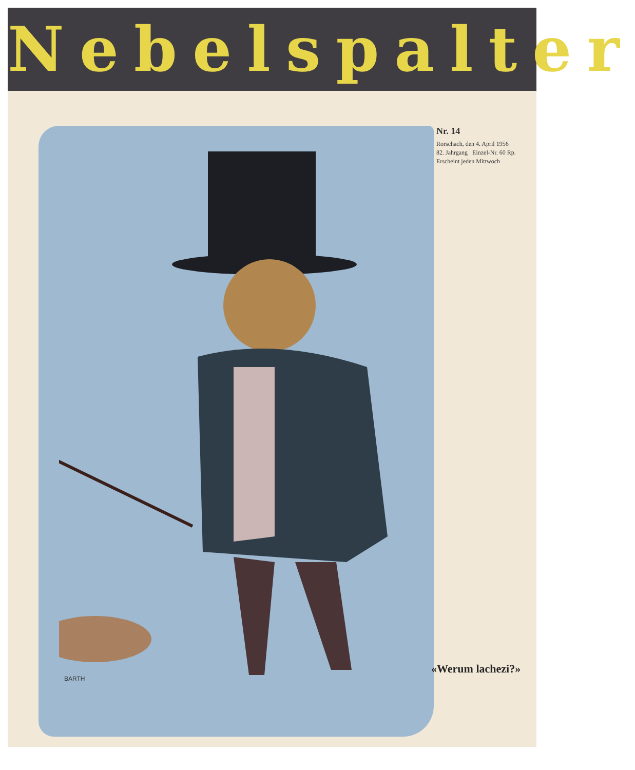Nebelspalter
Nr. 14
Rorschach, den 4. April 1956
82. Jahrgang Einzel-Nr. 60 Rp.
Erscheint jeden Mittwoch
BARTH
«Werum lachezi?»